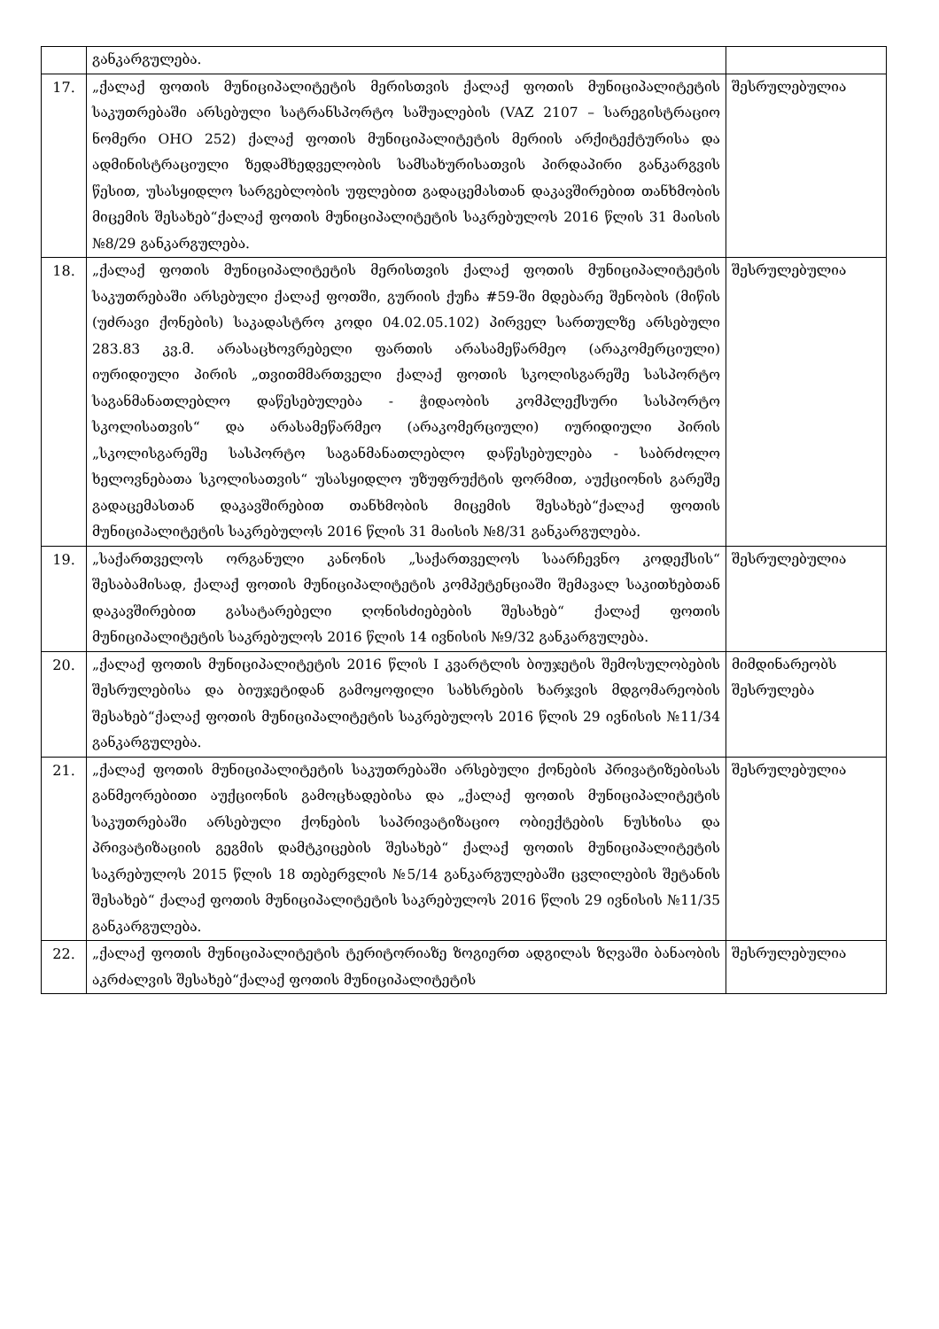| | განკარგულება. | |
| 17. | „ქალაქ ფოთის მუნიციპალიტეტის მერისთვის ქალაქ ფოთის მუნიციპალიტეტის საკუთრებაში არსებული სატრანსპორტო საშუალების (VAZ 2107 – სარეგისტრაციო ნომერი OHO 252) ქალაქ ფოთის მუნიციპალიტეტის მერიის არქიტექტურისა და ადმინისტრაციული ზედამხედველობის სამსახურისათვის პირდაპირი განკარგვის წესით, უსასყიდლო სარგებლობის უფლებით გადაცემასთან დაკავშირებით თანხმობის მიცემის შესახებ“ქალაქ ფოთის მუნიციპალიტეტის საკრებულოს 2016 წლის 31 მაისის №8/29 განკარგულება. | შესრულებულია |
| 18. | „ქალაქ ფოთის მუნიციპალიტეტის მერისთვის ქალაქ ფოთის მუნიციპალიტეტის საკუთრებაში არსებული ქალაქ ფოთში, გურიის ქუჩა #59-ში მდებარე შენობის (მიწის (უძრავი ქონების) საკადასტრო კოდი 04.02.05.102) პირველ სართულზე არსებული 283.83 კვ.მ. არასაცხოვრებელი ფართის არასამეწარმეო (არაკომერციული) იურიდიული პირის „თვითმმართველი ქალაქ ფოთის სკოლისგარეშე სასპორტო საგანმანათლებლო დაწესებულება - ჭიდაობის კომპლექსური სასპორტო სკოლისათვის“ და არასამეწარმეო (არაკომერციული) იურიდიული პირის „სკოლისგარეშე სასპორტო საგანმანათლებლო დაწესებულება - საბრძოლო ხელოვნებათა სკოლისათვის“ უსასყიდლო უზუფრუქტის ფორმით, აუქციონის გარეშე გადაცემასთან დაკავშირებით თანხმობის მიცემის შესახებ“ქალაქ ფოთის მუნიციპალიტეტის საკრებულოს 2016 წლის 31 მაისის №8/31 განკარგულება. | შესრულებულია |
| 19. | „საქართველოს ორგანული კანონის „საქართველოს საარჩევნო კოდექსის“ შესაბამისად, ქალაქ ფოთის მუნიციპალიტეტის კომპეტენციაში შემავალ საკითხებთან დაკავშირებით გასატარებელი ღონისძიებების შესახებ“ ქალაქ ფოთის მუნიციპალიტეტის საკრებულოს 2016 წლის 14 ივნისის №9/32 განკარგულება. | შესრულებულია |
| 20. | „ქალაქ ფოთის მუნიციპალიტეტის 2016 წლის I კვარტლის ბიუჯეტის შემოსულობების შესრულებისა და ბიუჯეტიდან გამოყოფილი სახსრების ხარჯვის მდგომარეობის შესახებ“ქალაქ ფოთის მუნიციპალიტეტის საკრებულოს 2016 წლის 29 ივნისის №11/34 განკარგულება. | მიმდინარეობს შესრულება |
| 21. | „ქალაქ ფოთის მუნიციპალიტეტის საკუთრებაში არსებული ქონების პრივატიზებისას განმეორებითი აუქციონის გამოცხადებისა და „ქალაქ ფოთის მუნიციპალიტეტის საკუთრებაში არსებული ქონების საპრივატიზაციო ობიექტების ნუსხისა და პრივატიზაციის გეგმის დამტკიცების შესახებ“ ქალაქ ფოთის მუნიციპალიტეტის საკრებულოს 2015 წლის 18 თებერვლის №5/14 განკარგულებაში ცვლილების შეტანის შესახებ“ ქალაქ ფოთის მუნიციპალიტეტის საკრებულოს 2016 წლის 29 ივნისის №11/35 განკარგულება. | შესრულებულია |
| 22. | „ქალაქ ფოთის მუნიციპალიტეტის ტერიტორიაზე ზოგიერთ ადგილას ზღვაში ბანაობის აკრძალვის შესახებ“ქალაქ ფოთის მუნიციპალიტეტის | შესრულებულია |